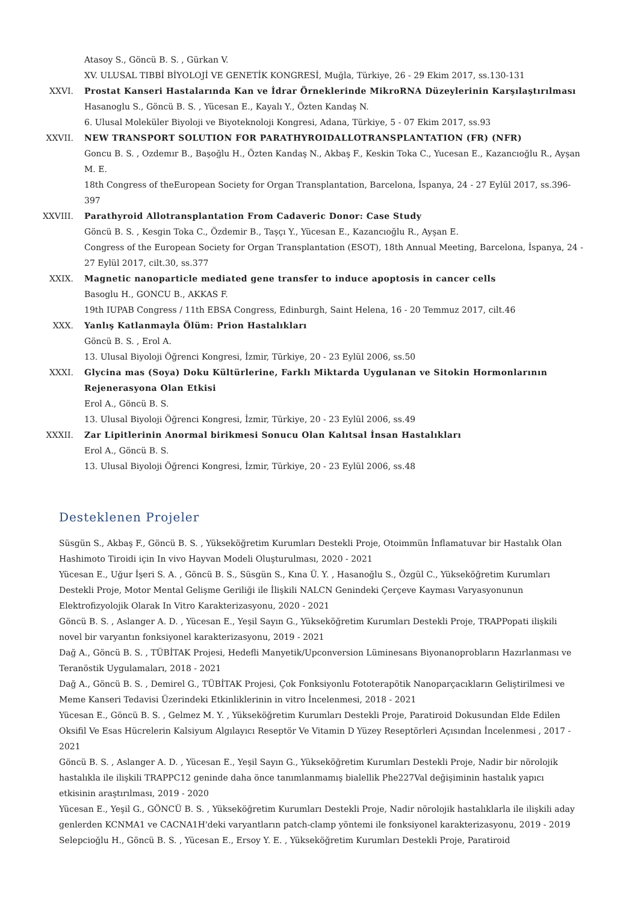Atasoy S., Göncü B. S. , Gürkan V.
XV. ULUSAL TIBBİ BİYOLOJİ VE GENETİK KONGRESİ, Muğla, Türkiye, 26 - 29 Ekim 2017, ss.130-131
XXVI. Prostat Kanseri Hastalarında Kan ve İdrar Örneklerinde MikroRNA Düzeylerinin Karşılaştırılması
Hasanoglu S., Göncü B. S. , Yücesan E., Kayalı Y., Özten Kandaş N.
6. Ulusal Moleküler Biyoloji ve Biyoteknoloji Kongresi, Adana, Türkiye, 5 - 07 Ekim 2017, ss.93
XXVII. NEW TRANSPORT SOLUTION FOR PARATHYROIDALLOTRANSPLANTATION (FR) (NFR)
Goncu B. S. , Ozdemır B., Başoğlu H., Özten Kandaş N., Akbaş F., Keskin Toka C., Yucesan E., Kazancıoğlu R., Ayşan M. E.
18th Congress of theEuropean Society for Organ Transplantation, Barcelona, İspanya, 24 - 27 Eylül 2017, ss.396-397
XXVIII. Parathyroid Allotransplantation From Cadaveric Donor: Case Study
Göncü B. S. , Kesgin Toka C., Özdemir B., Taşçı Y., Yücesan E., Kazancıoğlu R., Ayşan E.
Congress of the European Society for Organ Transplantation (ESOT), 18th Annual Meeting, Barcelona, İspanya, 24 - 27 Eylül 2017, cilt.30, ss.377
XXIX. Magnetic nanoparticle mediated gene transfer to induce apoptosis in cancer cells
Basoglu H., GONCU B., AKKAS F.
19th IUPAB Congress / 11th EBSA Congress, Edinburgh, Saint Helena, 16 - 20 Temmuz 2017, cilt.46
XXX. Yanlış Katlanmayla Ölüm: Prion Hastalıkları
Göncü B. S. , Erol A.
13. Ulusal Biyoloji Öğrenci Kongresi, İzmir, Türkiye, 20 - 23 Eylül 2006, ss.50
XXXI. Glycina mas (Soya) Doku Kültürlerine, Farklı Miktarda Uygulanan ve Sitokin Hormonlarının Rejenerasyona Olan Etkisi
Erol A., Göncü B. S.
13. Ulusal Biyoloji Öğrenci Kongresi, İzmir, Türkiye, 20 - 23 Eylül 2006, ss.49
XXXII. Zar Lipitlerinin Anormal birikmesi Sonucu Olan Kalıtsal İnsan Hastalıkları
Erol A., Göncü B. S.
13. Ulusal Biyoloji Öğrenci Kongresi, İzmir, Türkiye, 20 - 23 Eylül 2006, ss.48
Desteklenen Projeler
Süsgün S., Akbaş F., Göncü B. S. , Yükseköğretim Kurumları Destekli Proje, Otoimmün İnflamatuvar bir Hastalık Olan Hashimoto Tiroidi için In vivo Hayvan Modeli Oluşturulması, 2020 - 2021
Yücesan E., Uğur İşeri S. A. , Göncü B. S., Süsgün S., Kına Ü. Y. , Hasanoğlu S., Özgül C., Yükseköğretim Kurumları Destekli Proje, Motor Mental Gelişme Geriliği ile İlişkili NALCN Genindeki Çerçeve Kayması Varyasyonunun Elektrofizyolojik Olarak In Vitro Karakterizasyonu, 2020 - 2021
Göncü B. S. , Aslanger A. D. , Yücesan E., Yeşil Sayın G., Yükseköğretim Kurumları Destekli Proje, TRAPPopati ilişkili novel bir varyantın fonksiyonel karakterizasyonu, 2019 - 2021
Dağ A., Göncü B. S. , TÜBİTAK Projesi, Hedefli Manyetik/Upconversion Lüminesans Biyonanoprobların Hazırlanması ve Teranöstik Uygulamaları, 2018 - 2021
Dağ A., Göncü B. S. , Demirel G., TÜBİTAK Projesi, Çok Fonksiyonlu Fototerapötik Nanoparçacıkların Geliştirilmesi ve Meme Kanseri Tedavisi Üzerindeki Etkinliklerinin in vitro İncelenmesi, 2018 - 2021
Yücesan E., Göncü B. S. , Gelmez M. Y. , Yükseköğretim Kurumları Destekli Proje, Paratiroid Dokusundan Elde Edilen Oksifil Ve Esas Hücrelerin Kalsiyum Algılayıcı Reseptör Ve Vitamin D Yüzey Reseptörleri Açısından İncelenmesi , 2017 - 2021
Göncü B. S. , Aslanger A. D. , Yücesan E., Yeşil Sayın G., Yükseköğretim Kurumları Destekli Proje, Nadir bir nörolojik hastalıkla ile ilişkili TRAPPC12 geninde daha önce tanımlanmamış bialellik Phe227Val değişiminin hastalık yapıcı etkisinin araştırılması, 2019 - 2020
Yücesan E., Yeşil G., GÖNCÜ B. S. , Yükseköğretim Kurumları Destekli Proje, Nadir nörolojik hastalıklarla ile ilişkili aday genlerden KCNMA1 ve CACNA1H'deki varyantların patch-clamp yöntemi ile fonksiyonel karakterizasyonu, 2019 - 2019
Selepcioğlu H., Göncü B. S. , Yücesan E., Ersoy Y. E. , Yükseköğretim Kurumları Destekli Proje, Paratiroid